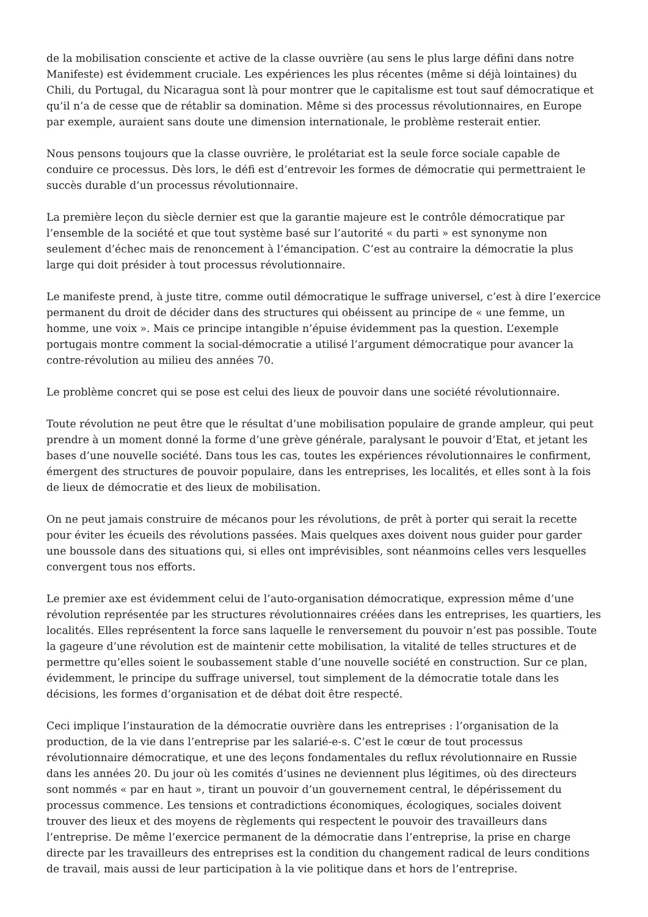de la mobilisation consciente et active de la classe ouvrière (au sens le plus large défini dans notre Manifeste) est évidemment cruciale. Les expériences les plus récentes (même si déjà lointaines) du Chili, du Portugal, du Nicaragua sont là pour montrer que le capitalisme est tout sauf démocratique et qu’il n’a de cesse que de rétablir sa domination. Même si des processus révolutionnaires, en Europe par exemple, auraient sans doute une dimension internationale, le problème resterait entier.
Nous pensons toujours que la classe ouvrière, le prolétariat est la seule force sociale capable de conduire ce processus. Dès lors, le défi est d’entrevoir les formes de démocratie qui permettraient le succès durable d’un processus révolutionnaire.
La première leçon du siècle dernier est que la garantie majeure est le contrôle démocratique par l’ensemble de la société et que tout système basé sur l’autorité « du parti » est synonyme non seulement d’échec mais de renoncement à l’émancipation. C’est au contraire la démocratie la plus large qui doit présider à tout processus révolutionnaire.
Le manifeste prend, à juste titre, comme outil démocratique le suffrage universel, c’est à dire l’exercice permanent du droit de décider dans des structures qui obéissent au principe de « une femme, un homme, une voix ». Mais ce principe intangible n’épuise évidemment pas la question. L’exemple portugais montre comment la social-démocratie a utilisé l’argument démocratique pour avancer la contre-révolution au milieu des années 70.
Le problème concret qui se pose est celui des lieux de pouvoir dans une société révolutionnaire.
Toute révolution ne peut être que le résultat d’une mobilisation populaire de grande ampleur, qui peut prendre à un moment donné la forme d’une grève générale, paralysant le pouvoir d’Etat, et jetant les bases d’une nouvelle société. Dans tous les cas, toutes les expériences révolutionnaires le confirment, émergent des structures de pouvoir populaire, dans les entreprises, les localités, et elles sont à la fois de lieux de démocratie et des lieux de mobilisation.
On ne peut jamais construire de mécanos pour les révolutions, de prêt à porter qui serait la recette pour éviter les écueils des révolutions passées. Mais quelques axes doivent nous guider pour garder une boussole dans des situations qui, si elles ont imprévisibles, sont néanmoins celles vers lesquelles convergent tous nos efforts.
Le premier axe est évidemment celui de l’auto-organisation démocratique, expression même d’une révolution représentée par les structures révolutionnaires créées dans les entreprises, les quartiers, les localités. Elles représentent la force sans laquelle le renversement du pouvoir n’est pas possible. Toute la gageure d’une révolution est de maintenir cette mobilisation, la vitalité de telles structures et de permettre qu’elles soient le soubassement stable d’une nouvelle société en construction. Sur ce plan, évidemment, le principe du suffrage universel, tout simplement de la démocratie totale dans les décisions, les formes d’organisation et de débat doit être respecté.
Ceci implique l’instauration de la démocratie ouvrière dans les entreprises : l’organisation de la production, de la vie dans l’entreprise par les salarié-e-s. C’est le cœur de tout processus révolutionnaire démocratique, et une des leçons fondamentales du reflux révolutionnaire en Russie dans les années 20. Du jour où les comités d’usines ne deviennent plus légitimes, où des directeurs sont nommés « par en haut », tirant un pouvoir d’un gouvernement central, le dépérissement du processus commence. Les tensions et contradictions économiques, écologiques, sociales doivent trouver des lieux et des moyens de règlements qui respectent le pouvoir des travailleurs dans l’entreprise. De même l’exercice permanent de la démocratie dans l’entreprise, la prise en charge directe par les travailleurs des entreprises est la condition du changement radical de leurs conditions de travail, mais aussi de leur participation à la vie politique dans et hors de l’entreprise.